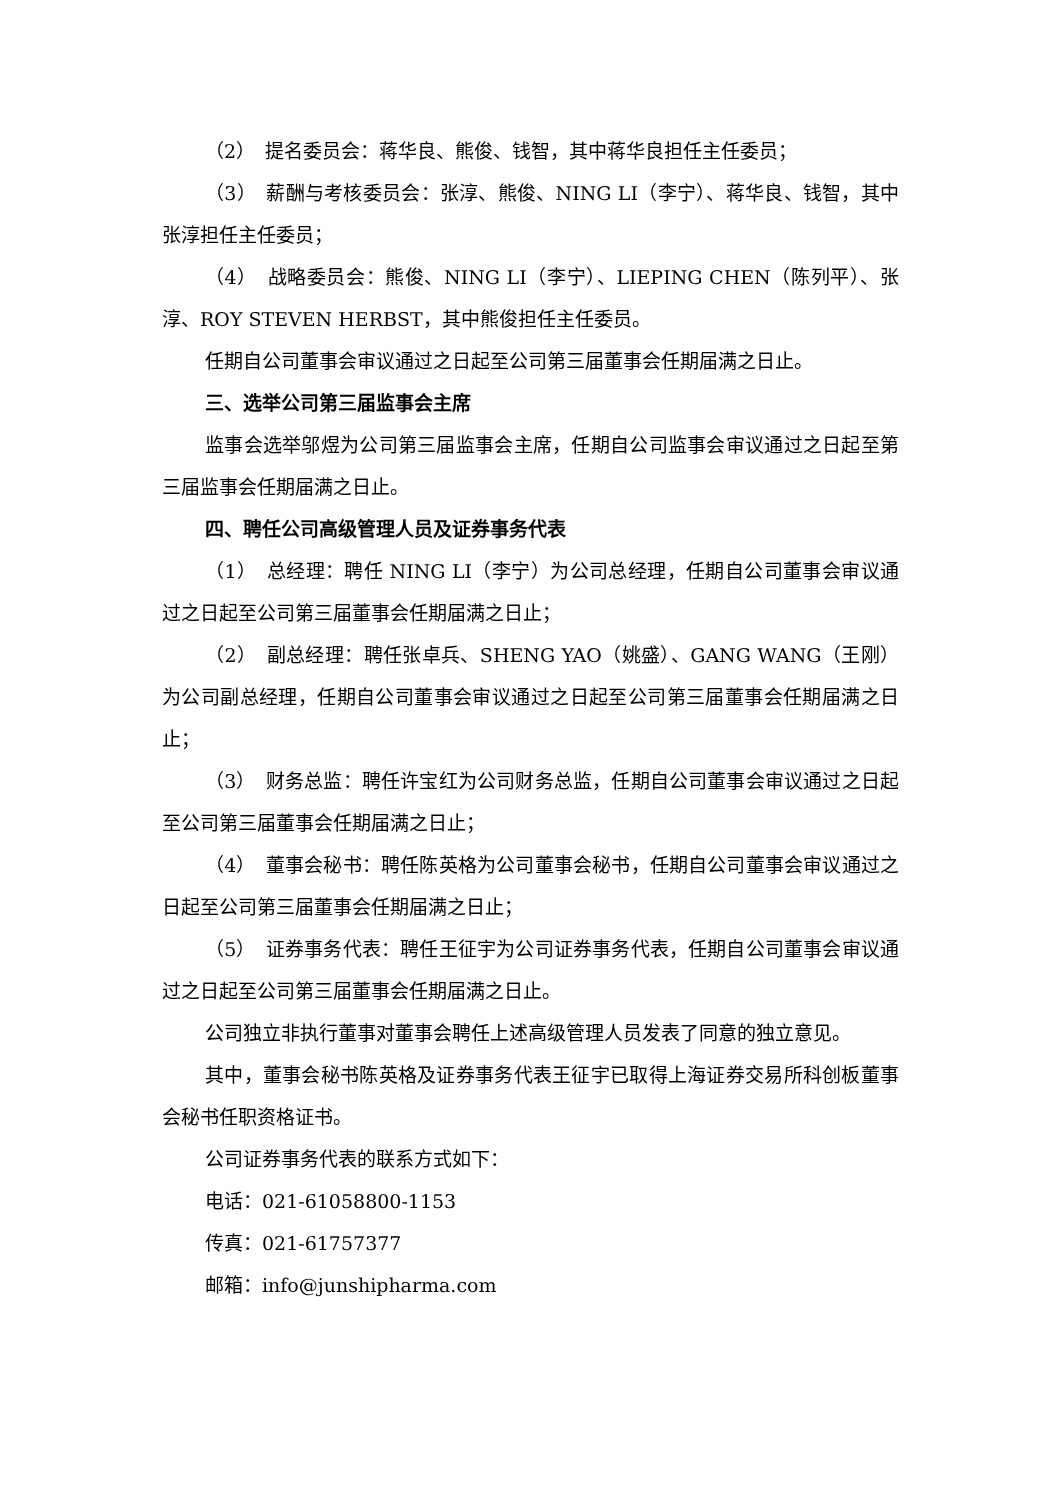（2）　提名委员会：蒋华良、熊俊、钱智，其中蒋华良担任主任委员；
（3）　薪酬与考核委员会：张淳、熊俊、NING LI（李宁）、蒋华良、钱智，其中张淳担任主任委员；
（4）　战略委员会：熊俊、NING LI（李宁）、LIEPING CHEN（陈列平）、张淳、ROY STEVEN HERBST，其中熊俊担任主任委员。
任期自公司董事会审议通过之日起至公司第三届董事会任期届满之日止。
三、选举公司第三届监事会主席
监事会选举邬煜为公司第三届监事会主席，任期自公司监事会审议通过之日起至第三届监事会任期届满之日止。
四、聘任公司高级管理人员及证券事务代表
（1）　总经理：聘任 NING LI（李宁）为公司总经理，任期自公司董事会审议通过之日起至公司第三届董事会任期届满之日止；
（2）　副总经理：聘任张卓兵、SHENG YAO（姚盛）、GANG WANG（王刚）为公司副总经理，任期自公司董事会审议通过之日起至公司第三届董事会任期届满之日止；
（3）　财务总监：聘任许宝红为公司财务总监，任期自公司董事会审议通过之日起至公司第三届董事会任期届满之日止；
（4）　董事会秘书：聘任陈英格为公司董事会秘书，任期自公司董事会审议通过之日起至公司第三届董事会任期届满之日止；
（5）　证券事务代表：聘任王征宇为公司证券事务代表，任期自公司董事会审议通过之日起至公司第三届董事会任期届满之日止。
公司独立非执行董事对董事会聘任上述高级管理人员发表了同意的独立意见。
其中，董事会秘书陈英格及证券事务代表王征宇已取得上海证券交易所科创板董事会秘书任职资格证书。
公司证券事务代表的联系方式如下：
电话：021-61058800-1153
传真：021-61757377
邮箱：info@junshipharma.com